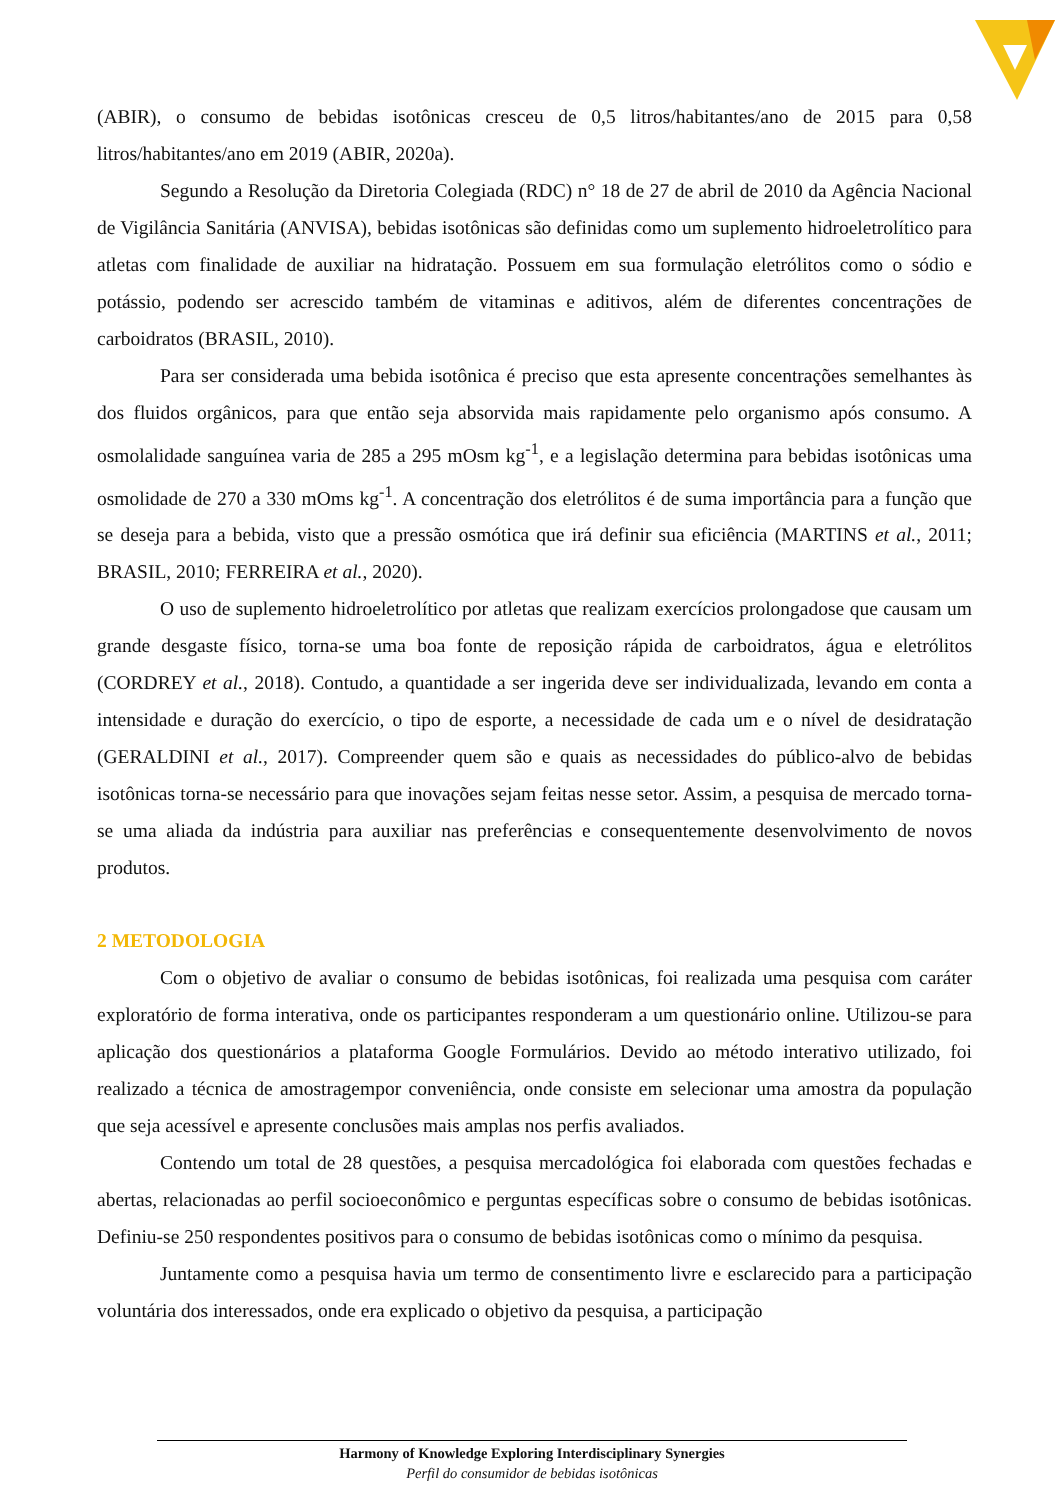(ABIR), o consumo de bebidas isotônicas cresceu de 0,5 litros/habitantes/ano de 2015 para 0,58 litros/habitantes/ano em 2019 (ABIR, 2020a).
Segundo a Resolução da Diretoria Colegiada (RDC) n° 18 de 27 de abril de 2010 da Agência Nacional de Vigilância Sanitária (ANVISA), bebidas isotônicas são definidas como um suplemento hidroeletrolítico para atletas com finalidade de auxiliar na hidratação. Possuem em sua formulação eletrólitos como o sódio e potássio, podendo ser acrescido também de vitaminas e aditivos, além de diferentes concentrações de carboidratos (BRASIL, 2010).
Para ser considerada uma bebida isotônica é preciso que esta apresente concentrações semelhantes às dos fluidos orgânicos, para que então seja absorvida mais rapidamente pelo organismo após consumo. A osmolalidade sanguínea varia de 285 a 295 mOsm kg<sup>-1</sup>, e a legislação determina para bebidas isotônicas uma osmolidade de 270 a 330 mOms kg<sup>-1</sup>. A concentração dos eletrólitos é de suma importância para a função que se deseja para a bebida, visto que a pressão osmótica que irá definir sua eficiência (MARTINS et al., 2011; BRASIL, 2010; FERREIRA et al., 2020).
O uso de suplemento hidroeletrolítico por atletas que realizam exercícios prolongadose que causam um grande desgaste físico, torna-se uma boa fonte de reposição rápida de carboidratos, água e eletrólitos (CORDREY et al., 2018). Contudo, a quantidade a ser ingerida deve ser individualizada, levando em conta a intensidade e duração do exercício, o tipo de esporte, a necessidade de cada um e o nível de desidratação (GERALDINI et al., 2017). Compreender quem são e quais as necessidades do público-alvo de bebidas isotônicas torna-se necessário para que inovações sejam feitas nesse setor. Assim, a pesquisa de mercado torna-se uma aliada da indústria para auxiliar nas preferências e consequentemente desenvolvimento de novos produtos.
2 METODOLOGIA
Com o objetivo de avaliar o consumo de bebidas isotônicas, foi realizada uma pesquisa com caráter exploratório de forma interativa, onde os participantes responderam a um questionário online. Utilizou-se para aplicação dos questionários a plataforma Google Formulários. Devido ao método interativo utilizado, foi realizado a técnica de amostragempor conveniência, onde consiste em selecionar uma amostra da população que seja acessível e apresente conclusões mais amplas nos perfis avaliados.
Contendo um total de 28 questões, a pesquisa mercadológica foi elaborada com questões fechadas e abertas, relacionadas ao perfil socioeconômico e perguntas específicas sobre o consumo de bebidas isotônicas. Definiu-se 250 respondentes positivos para o consumo de bebidas isotônicas como o mínimo da pesquisa.
Juntamente como a pesquisa havia um termo de consentimento livre e esclarecido para a participação voluntária dos interessados, onde era explicado o objetivo da pesquisa, a participação
Harmony of Knowledge Exploring Interdisciplinary Synergies
Perfil do consumidor de bebidas isotônicas